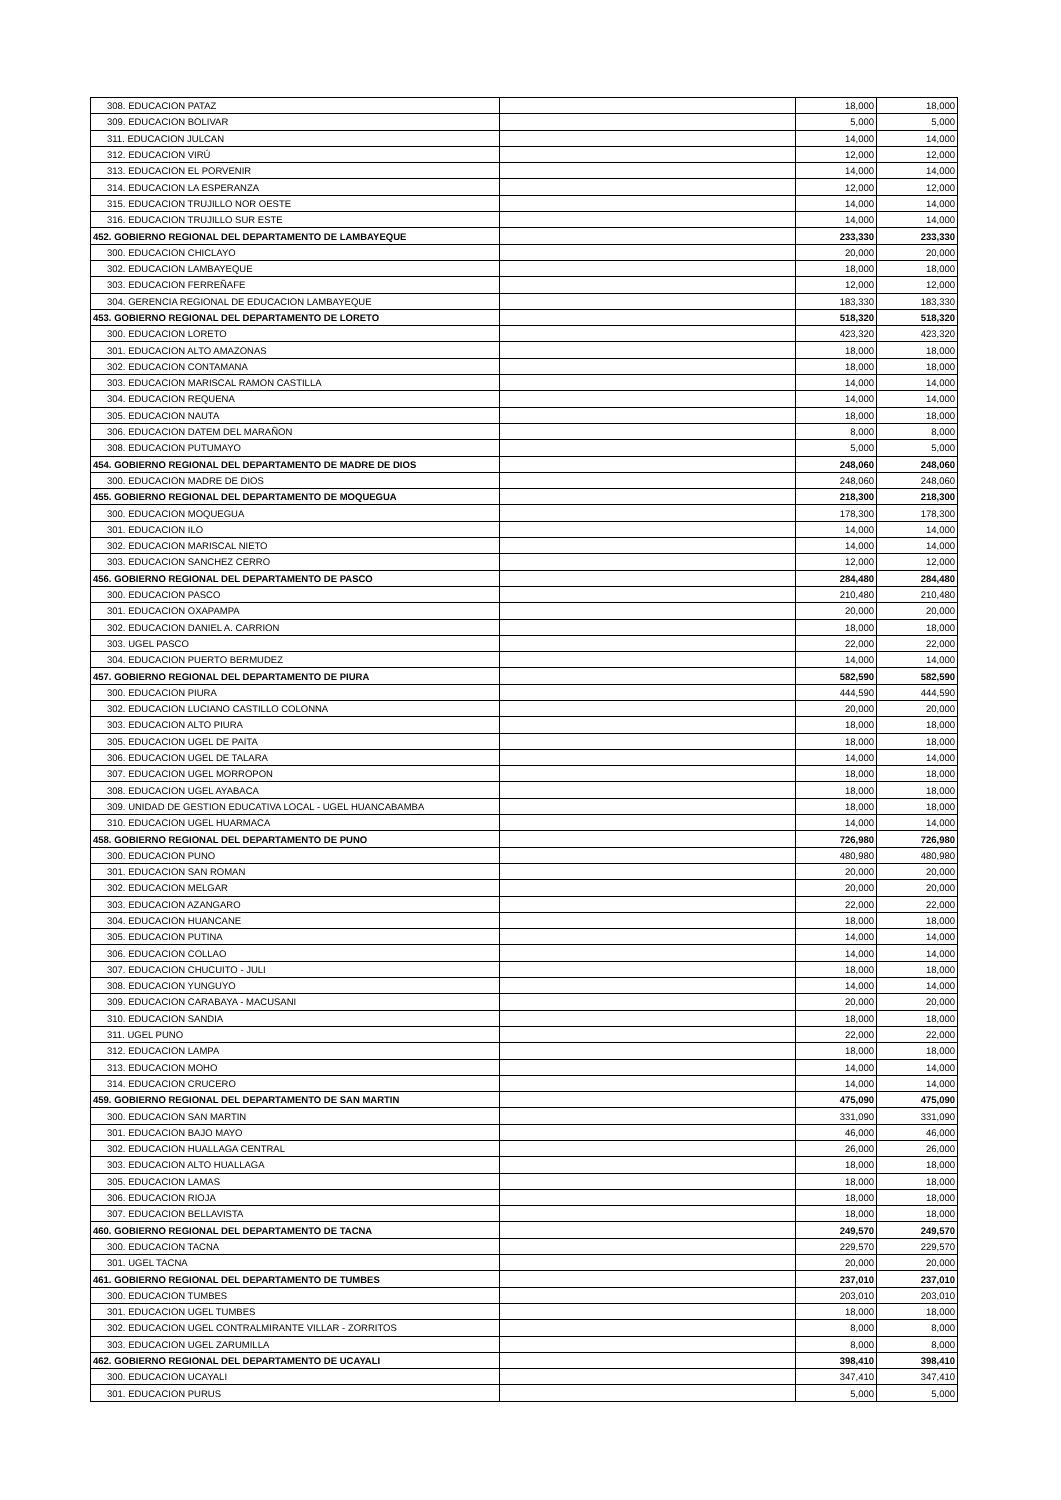| 308. EDUCACION PATAZ | | 18,000 | 18,000 |
| 309. EDUCACION BOLIVAR | | 5,000 | 5,000 |
| 311. EDUCACION JULCAN | | 14,000 | 14,000 |
| 312. EDUCACION VIRÚ | | 12,000 | 12,000 |
| 313. EDUCACION EL PORVENIR | | 14,000 | 14,000 |
| 314. EDUCACION LA ESPERANZA | | 12,000 | 12,000 |
| 315. EDUCACION TRUJILLO NOR OESTE | | 14,000 | 14,000 |
| 316. EDUCACION TRUJILLO SUR ESTE | | 14,000 | 14,000 |
| 452. GOBIERNO REGIONAL DEL DEPARTAMENTO DE LAMBAYEQUE | | 233,330 | 233,330 |
| 300. EDUCACION CHICLAYO | | 20,000 | 20,000 |
| 302. EDUCACION LAMBAYEQUE | | 18,000 | 18,000 |
| 303. EDUCACION FERREÑAFE | | 12,000 | 12,000 |
| 304. GERENCIA REGIONAL DE EDUCACION LAMBAYEQUE | | 183,330 | 183,330 |
| 453. GOBIERNO REGIONAL DEL DEPARTAMENTO DE LORETO | | 518,320 | 518,320 |
| 300. EDUCACION LORETO | | 423,320 | 423,320 |
| 301. EDUCACION ALTO AMAZONAS | | 18,000 | 18,000 |
| 302. EDUCACION CONTAMANA | | 18,000 | 18,000 |
| 303. EDUCACION MARISCAL RAMON CASTILLA | | 14,000 | 14,000 |
| 304. EDUCACION REQUENA | | 14,000 | 14,000 |
| 305. EDUCACION NAUTA | | 18,000 | 18,000 |
| 306. EDUCACION DATEM DEL MARAÑON | | 8,000 | 8,000 |
| 308. EDUCACION PUTUMAYO | | 5,000 | 5,000 |
| 454. GOBIERNO REGIONAL DEL DEPARTAMENTO DE MADRE DE DIOS | | 248,060 | 248,060 |
| 300. EDUCACION MADRE DE DIOS | | 248,060 | 248,060 |
| 455. GOBIERNO REGIONAL DEL DEPARTAMENTO DE MOQUEGUA | | 218,300 | 218,300 |
| 300. EDUCACION MOQUEGUA | | 178,300 | 178,300 |
| 301. EDUCACION ILO | | 14,000 | 14,000 |
| 302. EDUCACION MARISCAL NIETO | | 14,000 | 14,000 |
| 303. EDUCACION SANCHEZ CERRO | | 12,000 | 12,000 |
| 456. GOBIERNO REGIONAL DEL DEPARTAMENTO DE PASCO | | 284,480 | 284,480 |
| 300. EDUCACION PASCO | | 210,480 | 210,480 |
| 301. EDUCACION OXAPAMPA | | 20,000 | 20,000 |
| 302. EDUCACION DANIEL A. CARRION | | 18,000 | 18,000 |
| 303. UGEL PASCO | | 22,000 | 22,000 |
| 304. EDUCACION PUERTO BERMUDEZ | | 14,000 | 14,000 |
| 457. GOBIERNO REGIONAL DEL DEPARTAMENTO DE PIURA | | 582,590 | 582,590 |
| 300. EDUCACION PIURA | | 444,590 | 444,590 |
| 302. EDUCACION LUCIANO CASTILLO COLONNA | | 20,000 | 20,000 |
| 303. EDUCACION ALTO PIURA | | 18,000 | 18,000 |
| 305. EDUCACION UGEL DE PAITA | | 18,000 | 18,000 |
| 306. EDUCACION UGEL DE TALARA | | 14,000 | 14,000 |
| 307. EDUCACION UGEL MORROPON | | 18,000 | 18,000 |
| 308. EDUCACION UGEL AYABACA | | 18,000 | 18,000 |
| 309. UNIDAD DE GESTION EDUCATIVA LOCAL - UGEL HUANCABAMBA | | 18,000 | 18,000 |
| 310. EDUCACION UGEL HUARMACA | | 14,000 | 14,000 |
| 458. GOBIERNO REGIONAL DEL DEPARTAMENTO DE PUNO | | 726,980 | 726,980 |
| 300. EDUCACION PUNO | | 480,980 | 480,980 |
| 301. EDUCACION SAN ROMAN | | 20,000 | 20,000 |
| 302. EDUCACION MELGAR | | 20,000 | 20,000 |
| 303. EDUCACION AZANGARO | | 22,000 | 22,000 |
| 304. EDUCACION HUANCANE | | 18,000 | 18,000 |
| 305. EDUCACION PUTINA | | 14,000 | 14,000 |
| 306. EDUCACION COLLAO | | 14,000 | 14,000 |
| 307. EDUCACION CHUCUITO - JULI | | 18,000 | 18,000 |
| 308. EDUCACION YUNGUYO | | 14,000 | 14,000 |
| 309. EDUCACION CARABAYA - MACUSANI | | 20,000 | 20,000 |
| 310. EDUCACION SANDIA | | 18,000 | 18,000 |
| 311. UGEL PUNO | | 22,000 | 22,000 |
| 312. EDUCACION LAMPA | | 18,000 | 18,000 |
| 313. EDUCACION MOHO | | 14,000 | 14,000 |
| 314. EDUCACION CRUCERO | | 14,000 | 14,000 |
| 459. GOBIERNO REGIONAL DEL DEPARTAMENTO DE SAN MARTIN | | 475,090 | 475,090 |
| 300. EDUCACION SAN MARTIN | | 331,090 | 331,090 |
| 301. EDUCACION BAJO MAYO | | 46,000 | 46,000 |
| 302. EDUCACION HUALLAGA CENTRAL | | 26,000 | 26,000 |
| 303. EDUCACION ALTO HUALLAGA | | 18,000 | 18,000 |
| 305. EDUCACION LAMAS | | 18,000 | 18,000 |
| 306. EDUCACION RIOJA | | 18,000 | 18,000 |
| 307. EDUCACION BELLAVISTA | | 18,000 | 18,000 |
| 460. GOBIERNO REGIONAL DEL DEPARTAMENTO DE TACNA | | 249,570 | 249,570 |
| 300. EDUCACION TACNA | | 229,570 | 229,570 |
| 301. UGEL TACNA | | 20,000 | 20,000 |
| 461. GOBIERNO REGIONAL DEL DEPARTAMENTO DE TUMBES | | 237,010 | 237,010 |
| 300. EDUCACION TUMBES | | 203,010 | 203,010 |
| 301. EDUCACION UGEL TUMBES | | 18,000 | 18,000 |
| 302. EDUCACION UGEL CONTRALMIRANTE VILLAR - ZORRITOS | | 8,000 | 8,000 |
| 303. EDUCACION UGEL ZARUMILLA | | 8,000 | 8,000 |
| 462. GOBIERNO REGIONAL DEL DEPARTAMENTO DE UCAYALI | | 398,410 | 398,410 |
| 300. EDUCACION UCAYALI | | 347,410 | 347,410 |
| 301. EDUCACION PURUS | | 5,000 | 5,000 |